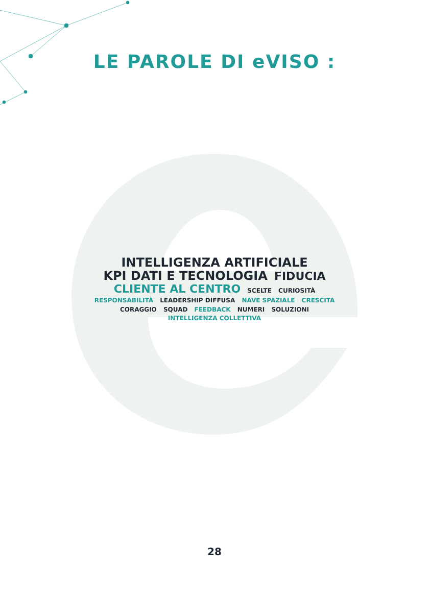LE PAROLE DI eVISO :
INTELLIGENZA ARTIFICIALE KPI DATI E TECNOLOGIA FIDUCIA CLIENTE AL CENTRO SCELTE CURIOSITÀ RESPONSABILITÀ LEADERSHIP DIFFUSA NAVE SPAZIALE CRESCITA CORAGGIO SQUAD FEEDBACK NUMERI SOLUZIONI INTELLIGENZA COLLETTIVA
28